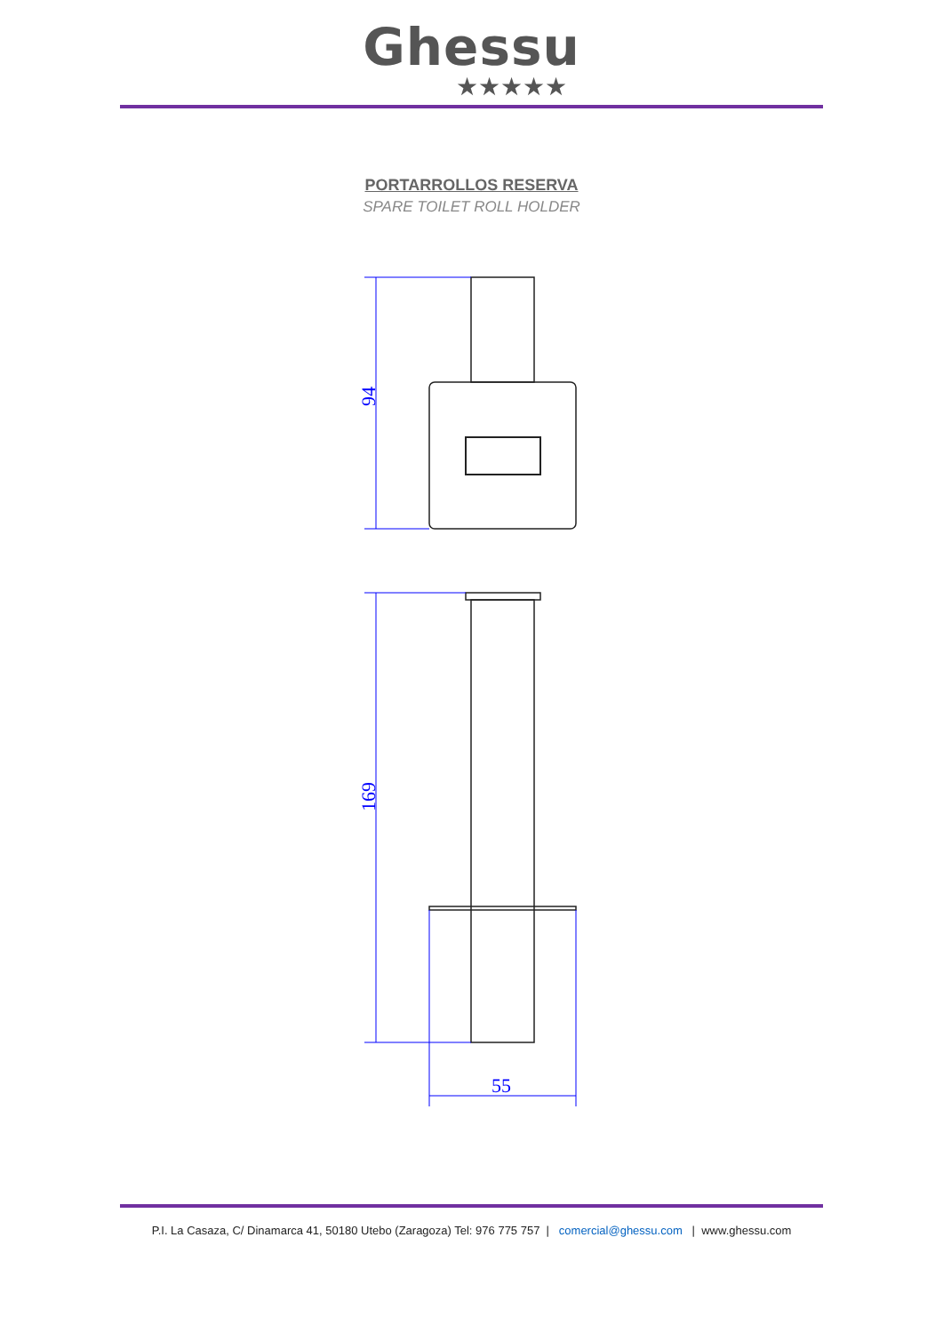Ghessu
★★★★★
PORTARROLLOS RESERVA
SPARE TOILET ROLL HOLDER
94
169
55
P.I. La Casaza, C/ Dinamarca 41, 50180 Utebo (Zaragoza) Tel: 976 775 757 | comercial@ghessu.com | www.ghessu.com